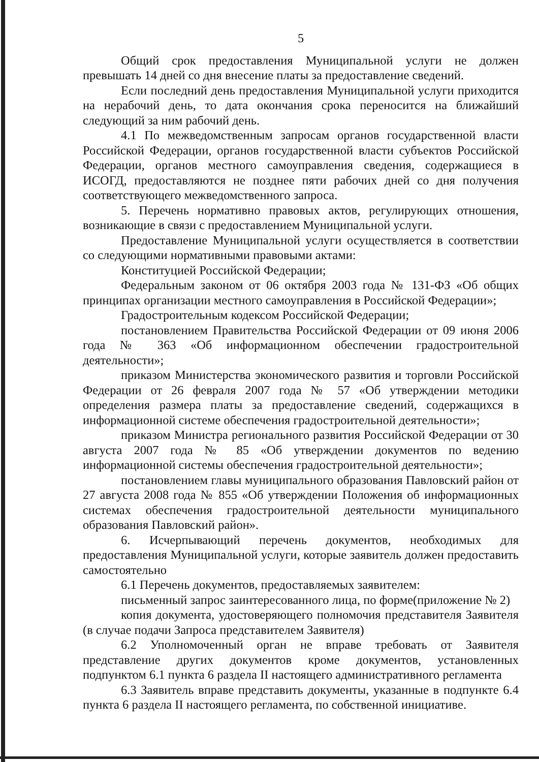5
Общий срок предоставления Муниципальной услуги не должен превышать 14 дней со дня внесение платы за предоставление сведений.
Если последний день предоставления Муниципальной услуги приходится на нерабочий день, то дата окончания срока переносится на ближайший следующий за ним рабочий день.
4.1 По межведомственным запросам органов государственной власти Российской Федерации, органов государственной власти субъектов Российской Федерации, органов местного самоуправления сведения, содержащиеся в ИСОГД, предоставляются не позднее пяти рабочих дней со дня получения соответствующего межведомственного запроса.
5. Перечень нормативно правовых актов, регулирующих отношения, возникающие в связи с предоставлением Муниципальной услуги.
Предоставление Муниципальной услуги осуществляется в соответствии со следующими нормативными правовыми актами:
Конституцией Российской Федерации;
Федеральным законом от 06 октября 2003 года № 131-ФЗ «Об общих принципах организации местного самоуправления в Российской Федерации»;
Градостроительным кодексом Российской Федерации;
постановлением Правительства Российской Федерации от 09 июня 2006 года № 363 «Об информационном обеспечении градостроительной деятельности»;
приказом Министерства экономического развития и торговли Российской Федерации от 26 февраля 2007 года № 57 «Об утверждении методики определения размера платы за предоставление сведений, содержащихся в информационной системе обеспечения градостроительной деятельности»;
приказом Министра регионального развития Российской Федерации от 30 августа 2007 года № 85 «Об утверждении документов по ведению информационной системы обеспечения градостроительной деятельности»;
постановлением главы муниципального образования Павловский район от 27 августа 2008 года № 855 «Об утверждении Положения об информационных системах обеспечения градостроительной деятельности муниципального образования Павловский район».
6. Исчерпывающий перечень документов, необходимых для предоставления Муниципальной услуги, которые заявитель должен предоставить самостоятельно
6.1 Перечень документов, предоставляемых заявителем:
письменный запрос заинтересованного лица, по форме(приложение № 2)
копия документа, удостоверяющего полномочия представителя Заявителя (в случае подачи Запроса представителем Заявителя)
6.2 Уполномоченный орган не вправе требовать от Заявителя представление других документов кроме документов, установленных подпунктом 6.1 пункта 6 раздела II настоящего административного регламента
6.3 Заявитель вправе представить документы, указанные в подпункте 6.4 пункта 6 раздела II настоящего регламента, по собственной инициативе.